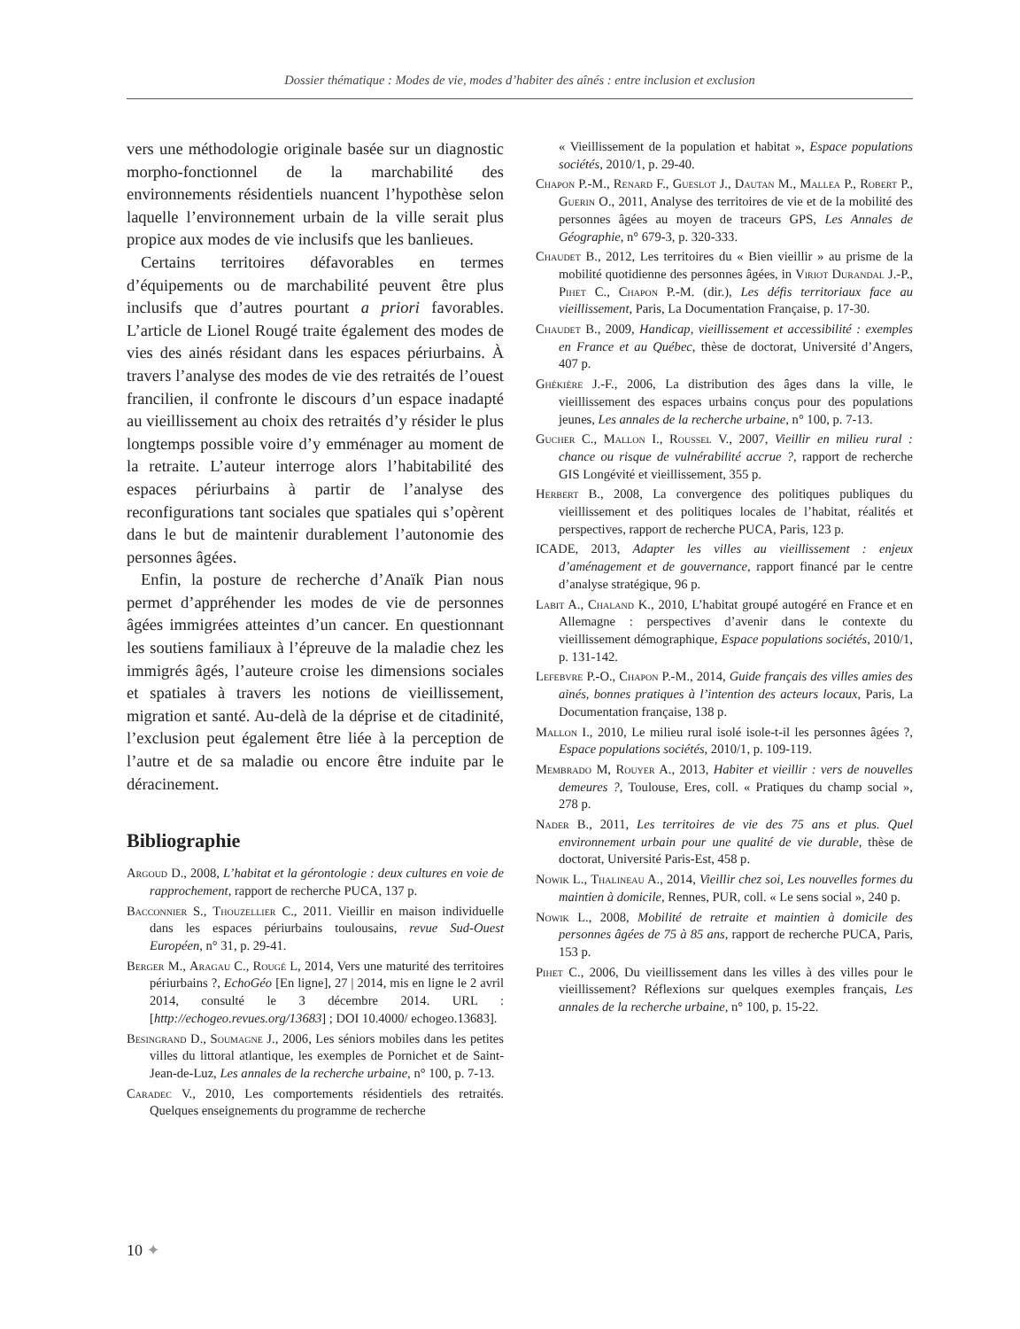Dossier thématique : Modes de vie, modes d’habiter des aînés : entre inclusion et exclusion
vers une méthodologie originale basée sur un diagnostic morpho-fonctionnel de la marchabilité des environnements résidentiels nuancent l’hypothèse selon laquelle l’environnement urbain de la ville serait plus propice aux modes de vie inclusifs que les banlieues.
Certains territoires défavorables en termes d’équipements ou de marchabilité peuvent être plus inclusifs que d’autres pourtant a priori favorables. L’article de Lionel Rougé traite également des modes de vies des ainés résidant dans les espaces périurbains. À travers l’analyse des modes de vie des retraités de l’ouest francilien, il confronte le discours d’un espace inadapté au vieillissement au choix des retraités d’y résider le plus longtemps possible voire d’y emménager au moment de la retraite. L’auteur interroge alors l’habitabilité des espaces périurbains à partir de l’analyse des reconfigurations tant sociales que spatiales qui s’opèrent dans le but de maintenir durablement l’autonomie des personnes âgées.
Enfin, la posture de recherche d’Anaïk Pian nous permet d’appréhender les modes de vie de personnes âgées immigrées atteintes d’un cancer. En questionnant les soutiens familiaux à l’épreuve de la maladie chez les immigrés âgés, l’auteure croise les dimensions sociales et spatiales à travers les notions de vieillissement, migration et santé. Au-delà de la déprise et de citadinité, l’exclusion peut également être liée à la perception de l’autre et de sa maladie ou encore être induite par le déracinement.
Bibliographie
Argoud D., 2008, L’habitat et la gérontologie : deux cultures en voie de rapprochement, rapport de recherche PUCA, 137 p.
Bacconnier S., Thouzellier C., 2011. Vieillir en maison individuelle dans les espaces périurbains toulousains, revue Sud-Ouest Européen, n° 31, p. 29-41.
Berger M., Aragau C., Rougé L, 2014, Vers une maturité des territoires périurbains ?, EchoGéo [En ligne], 27 | 2014, mis en ligne le 2 avril 2014, consulté le 3 décembre 2014. URL : [http://echogeo.revues.org/13683] ; DOI 10.4000/ echogeo.13683].
Besingrand D., Soumagne J., 2006, Les séniors mobiles dans les petites villes du littoral atlantique, les exemples de Pornichet et de Saint-Jean-de-Luz, Les annales de la recherche urbaine, n° 100, p. 7-13.
Caradec V., 2010, Les comportements résidentiels des retraités. Quelques enseignements du programme de recherche
« Vieillissement de la population et habitat », Espace populations sociétés, 2010/1, p. 29-40.
Chapon P.-M., Renard F., Gueslot J., Dautan M., Mallea P., Robert P., Guerin O., 2011, Analyse des territoires de vie et de la mobilité des personnes âgées au moyen de traceurs GPS, Les Annales de Géographie, n° 679-3, p. 320-333.
Chaudet B., 2012, Les territoires du « Bien vieillir » au prisme de la mobilité quotidienne des personnes âgées, in Viriot Durandal J.-P., Pihet C., Chapon P.-M. (dir.), Les défis territoriaux face au vieillissement, Paris, La Documentation Française, p. 17-30.
Chaudet B., 2009, Handicap, vieillissement et accessibilité : exemples en France et au Québec, thèse de doctorat, Université d’Angers, 407 p.
Ghékière J.-F., 2006, La distribution des âges dans la ville, le vieillissement des espaces urbains conçus pour des populations jeunes, Les annales de la recherche urbaine, n° 100, p. 7-13.
Gucher C., Mallon I., Roussel V., 2007, Vieillir en milieu rural : chance ou risque de vulnérabilité accrue ?, rapport de recherche GIS Longévité et vieillissement, 355 p.
Herbert B., 2008, La convergence des politiques publiques du vieillissement et des politiques locales de l’habitat, réalités et perspectives, rapport de recherche PUCA, Paris, 123 p.
ICADE, 2013, Adapter les villes au vieillissement : enjeux d’aménagement et de gouvernance, rapport financé par le centre d’analyse stratégique, 96 p.
Labit A., Chaland K., 2010, L’habitat groupé autogéré en France et en Allemagne : perspectives d’avenir dans le contexte du vieillissement démographique, Espace populations sociétés, 2010/1, p. 131-142.
Lefebvre P.-O., Chapon P.-M., 2014, Guide français des villes amies des ainés, bonnes pratiques à l’intention des acteurs locaux, Paris, La Documentation française, 138 p.
Mallon I., 2010, Le milieu rural isolé isole-t-il les personnes âgées ?, Espace populations sociétés, 2010/1, p. 109-119.
Membrado M, Rouyer A., 2013, Habiter et vieillir : vers de nouvelles demeures ?, Toulouse, Eres, coll. « Pratiques du champ social », 278 p.
Nader B., 2011, Les territoires de vie des 75 ans et plus. Quel environnement urbain pour une qualité de vie durable, thèse de doctorat, Université Paris-Est, 458 p.
Nowik L., Thalineau A., 2014, Vieillir chez soi, Les nouvelles formes du maintien à domicile, Rennes, PUR, coll. « Le sens social », 240 p.
Nowik L., 2008, Mobilité de retraite et maintien à domicile des personnes âgées de 75 à 85 ans, rapport de recherche PUCA, Paris, 153 p.
Pihet C., 2006, Du vieillissement dans les villes à des villes pour le vieillissement? Réflexions sur quelques exemples français, Les annales de la recherche urbaine, n° 100, p. 15-22.
10 ✦